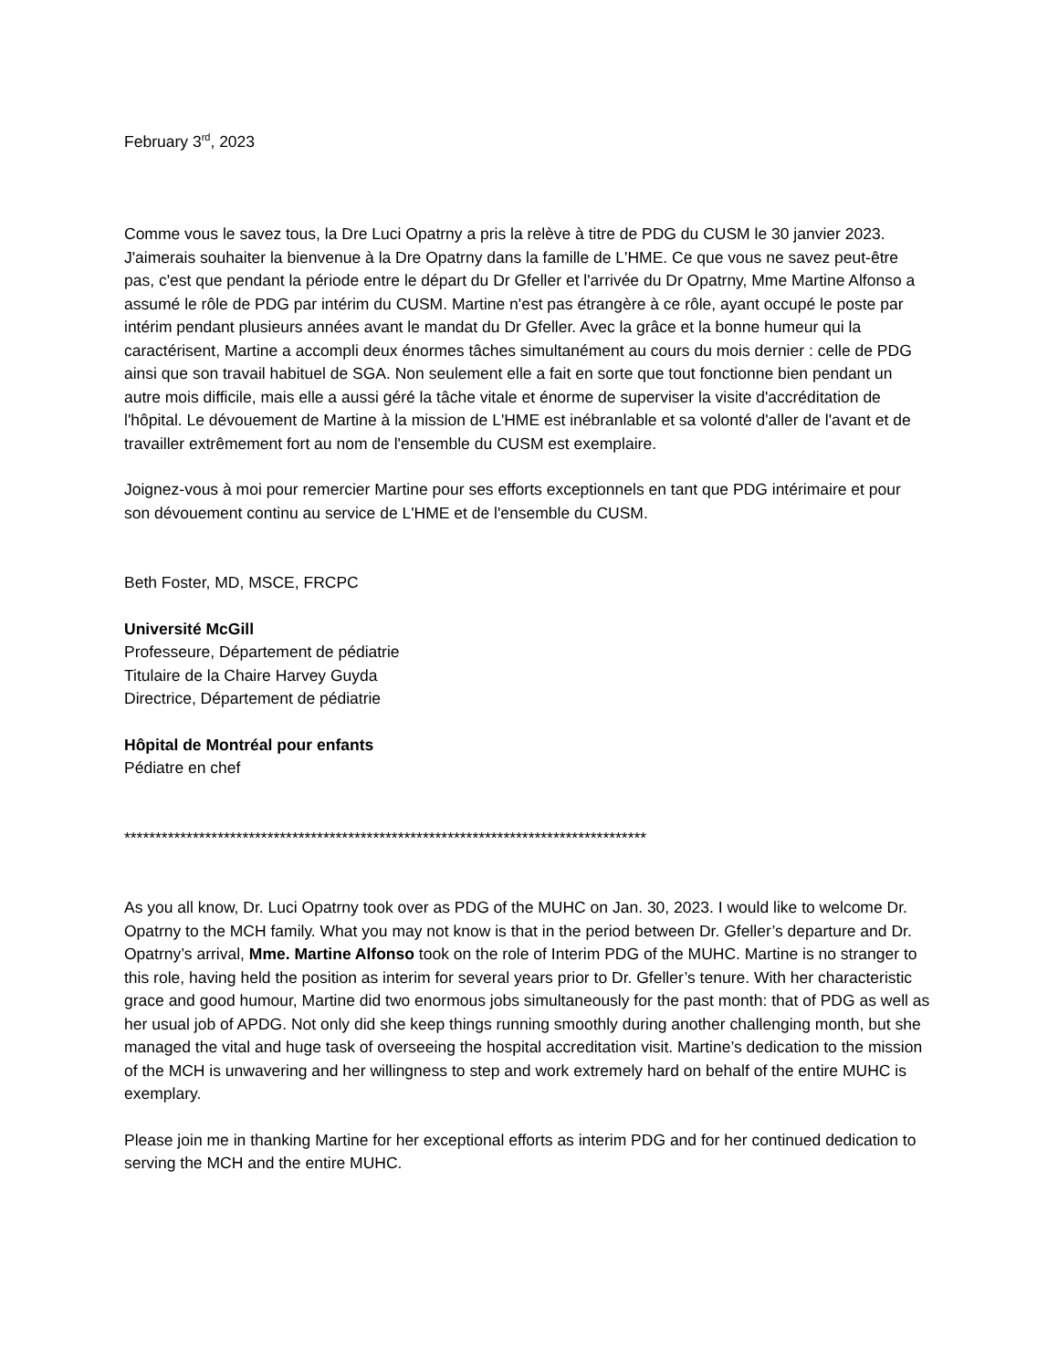February 3<sup>rd</sup>, 2023
Comme vous le savez tous, la Dre Luci Opatrny a pris la relève à titre de PDG du CUSM le 30 janvier 2023. J'aimerais souhaiter la bienvenue à la Dre Opatrny dans la famille de L'HME. Ce que vous ne savez peut-être pas, c'est que pendant la période entre le départ du Dr Gfeller et l'arrivée du Dr Opatrny, Mme Martine Alfonso a assumé le rôle de PDG par intérim du CUSM. Martine n'est pas étrangère à ce rôle, ayant occupé le poste par intérim pendant plusieurs années avant le mandat du Dr Gfeller. Avec la grâce et la bonne humeur qui la caractérisent, Martine a accompli deux énormes tâches simultanément au cours du mois dernier : celle de PDG ainsi que son travail habituel de SGA. Non seulement elle a fait en sorte que tout fonctionne bien pendant un autre mois difficile, mais elle a aussi géré la tâche vitale et énorme de superviser la visite d'accréditation de l'hôpital. Le dévouement de Martine à la mission de L'HME est inébranlable et sa volonté d'aller de l'avant et de travailler extrêmement fort au nom de l'ensemble du CUSM est exemplaire.
Joignez-vous à moi pour remercier Martine pour ses efforts exceptionnels en tant que PDG intérimaire et pour son dévouement continu au service de L'HME et de l'ensemble du CUSM.
Beth Foster, MD, MSCE, FRCPC
Université McGill
Professeure, Département de pédiatrie
Titulaire de la Chaire Harvey Guyda
Directrice, Département de pédiatrie
Hôpital de Montréal pour enfants
Pédiatre en chef
************************************************************************************
As you all know, Dr. Luci Opatrny took over as PDG of the MUHC on Jan. 30, 2023. I would like to welcome Dr. Opatrny to the MCH family. What you may not know is that in the period between Dr. Gfeller’s departure and Dr. Opatrny’s arrival, Mme. Martine Alfonso took on the role of Interim PDG of the MUHC. Martine is no stranger to this role, having held the position as interim for several years prior to Dr. Gfeller’s tenure. With her characteristic grace and good humour, Martine did two enormous jobs simultaneously for the past month: that of PDG as well as her usual job of APDG. Not only did she keep things running smoothly during another challenging month, but she managed the vital and huge task of overseeing the hospital accreditation visit. Martine’s dedication to the mission of the MCH is unwavering and her willingness to step and work extremely hard on behalf of the entire MUHC is exemplary.
Please join me in thanking Martine for her exceptional efforts as interim PDG and for her continued dedication to serving the MCH and the entire MUHC.